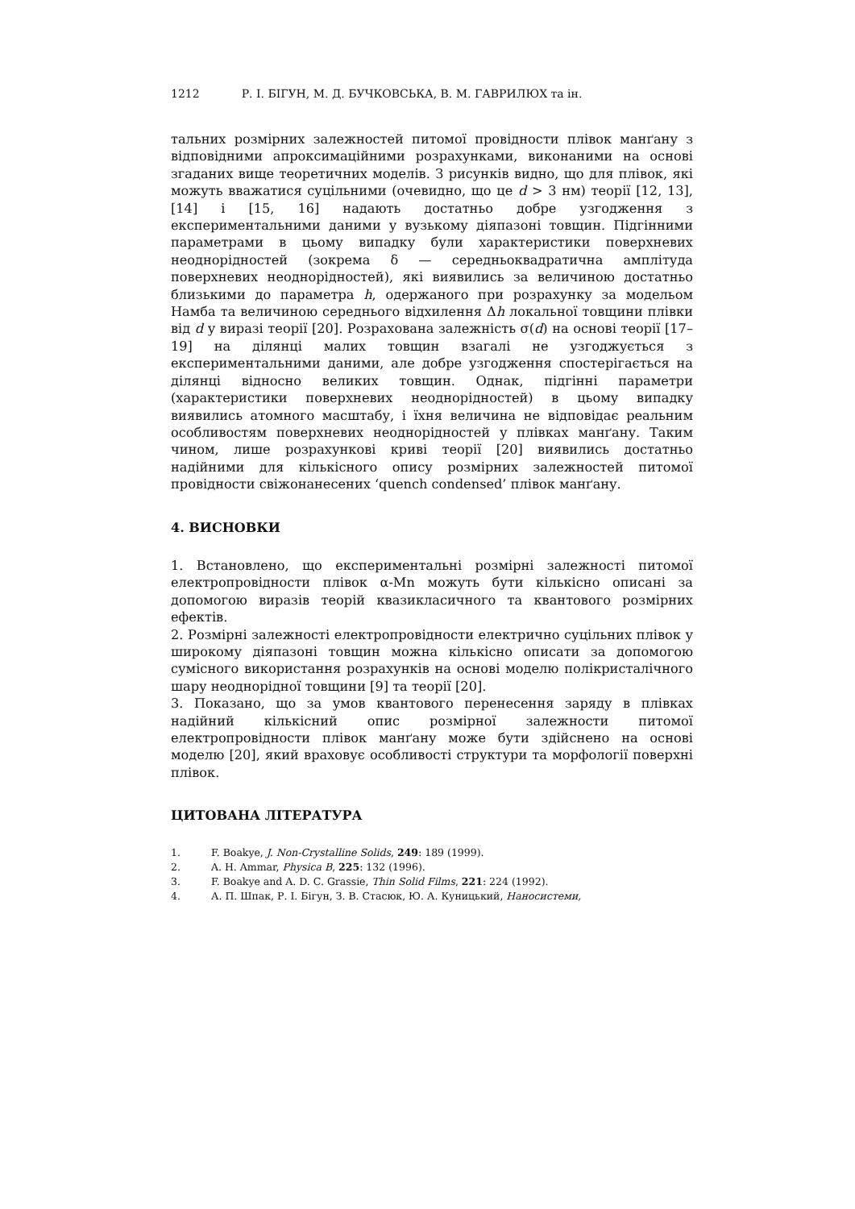1212 Р. І. БІГУН, М. Д. БУЧКОВСЬКА, В. М. ГАВРИЛЮХ та ін.
тальних розмірних залежностей питомої провідности плівок манґану з відповідними апроксимаційними розрахунками, виконаними на основі згаданих вище теоретичних моделів. З рисунків видно, що для плівок, які можуть вважатися суцільними (очевидно, що це d > 3 нм) теорії [12, 13], [14] і [15, 16] надають достатньо добре узгодження з експериментальними даними у вузькому діяпазоні товщин. Підгінними параметрами в цьому випадку були характеристики поверхневих неоднорідностей (зокрема δ — середньоквадратична амплітуда поверхневих неоднорідностей), які виявились за величиною достатньо близькими до параметра h, одержаного при розрахунку за модельом Намба та величиною середнього відхилення Δh локальної товщини плівки від d у виразі теорії [20]. Розрахована залежність σ(d) на основі теорії [17–19] на ділянці малих товщин взагалі не узгоджується з експериментальними даними, але добре узгодження спостерігається на ділянці відносно великих товщин. Однак, підгінні параметри (характеристики поверхневих неоднорідностей) в цьому випадку виявились атомного масштабу, і їхня величина не відповідає реальним особливостям поверхневих неоднорідностей у плівках манґану. Таким чином, лише розрахункові криві теорії [20] виявились достатньо надійними для кількісного опису розмірних залежностей питомої провідности свіжонанесених ‘quench condensed’ плівок манґану.
4. ВИСНОВКИ
1. Встановлено, що експериментальні розмірні залежності питомої електропровідности плівок α-Mn можуть бути кількісно описані за допомогою виразів теорій квазикласичного та квантового розмірних ефектів.
2. Розмірні залежності електропровідности електрично суцільних плівок у широкому діяпазоні товщин можна кількісно описати за допомогою сумісного використання розрахунків на основі моделю полікристалічного шару неоднорідної товщини [9] та теорії [20].
3. Показано, що за умов квантового перенесення заряду в плівках надійний кількісний опис розмірної залежности питомої електропровідности плівок манґану може бути здійснено на основі моделю [20], який враховує особливості структури та морфології поверхні плівок.
ЦИТОВАНА ЛІТЕРАТУРА
1. F. Boakye, J. Non-Crystalline Solids, 249: 189 (1999).
2. A. H. Ammar, Physica B, 225: 132 (1996).
3. F. Boakye and A. D. C. Grassie, Thin Solid Films, 221: 224 (1992).
4. А. П. Шпак, Р. І. Бігун, З. В. Стасюк, Ю. А. Куницький, Наносистеми,